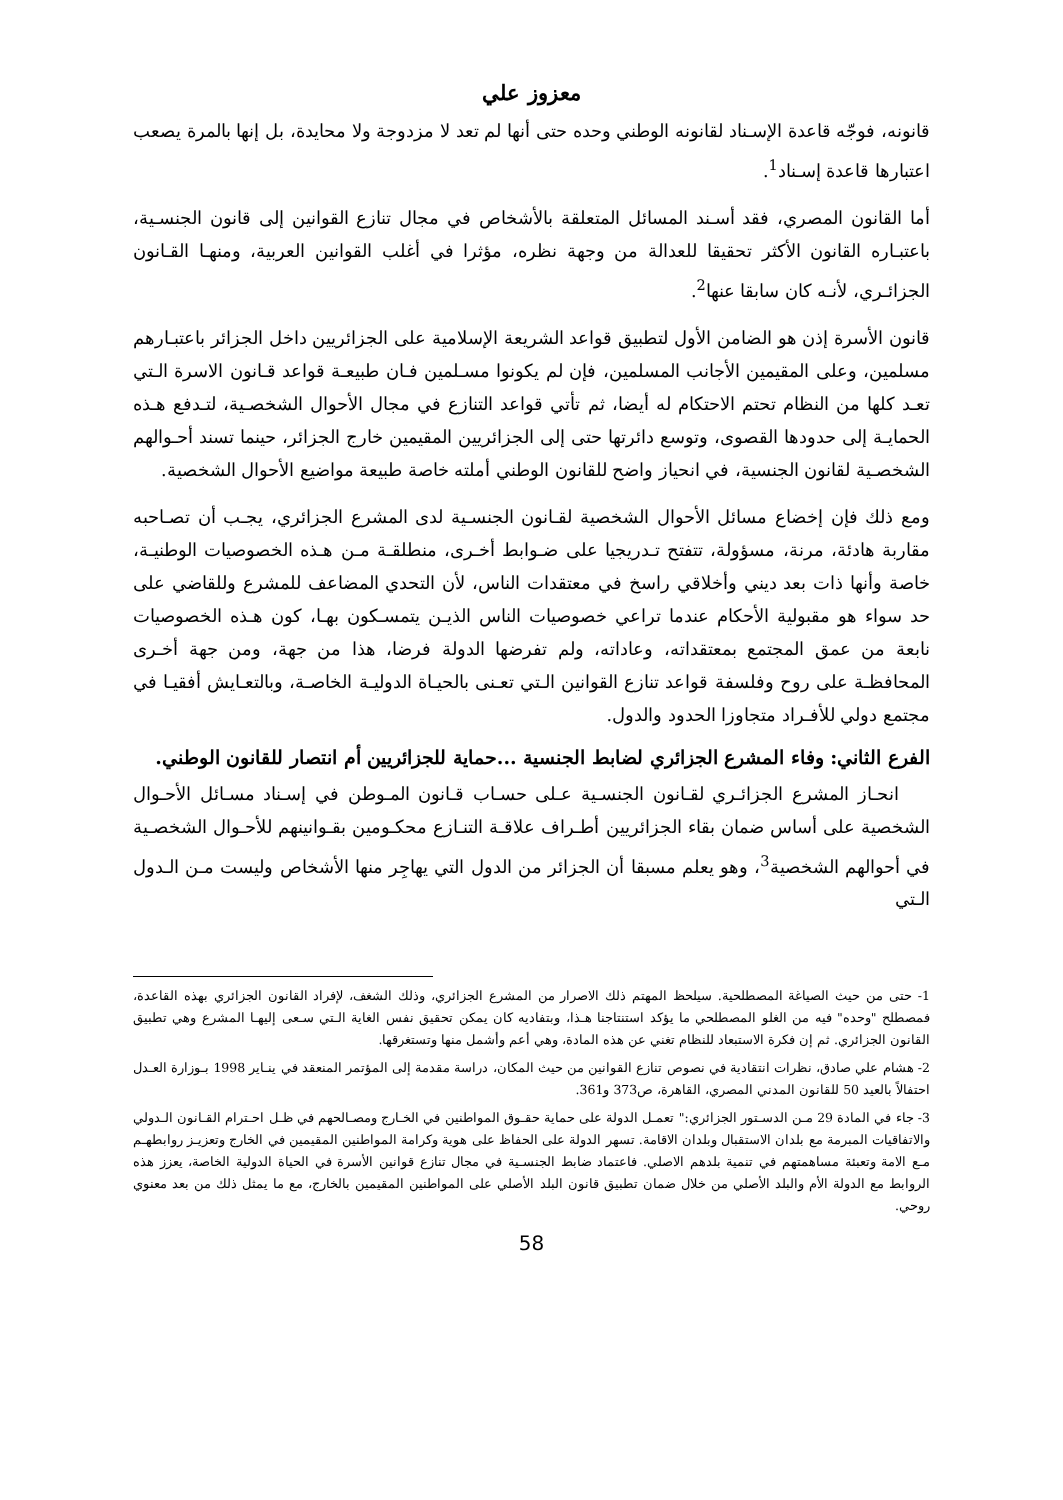معزوز علي
قانونه، فوجّه قاعدة الإسـناد لقانونه الوطني وحده حتى أنها لم تعد لا مزدوجة ولا محايدة، بل إنها بالمرة يصعب اعتبارها قاعدة إسـناد<sup>1</sup>.
أما القانون المصري، فقد أسـند المسائل المتعلقة بالأشخاص في مجال تنازع القوانين إلى قانون الجنسـية، باعتبـاره القانون الأكثر تحقيقا للعدالة من وجهة نظره، مؤثرا في أغلب القوانين العربية، ومنهـا القـانون الجزائـري، لأنـه كان سابقا عنها<sup>2</sup>.
قانون الأسرة إذن هو الضامن الأول لتطبيق قواعد الشريعة الإسلامية على الجزائريين داخل الجزائر باعتبـارهم مسلمين، وعلى المقيمين الأجانب المسلمين، فإن لم يكونوا مسـلمين فـان طبيعـة قواعد قـانون الاسرة الـتي تعـد كلها من النظام تحتم الاحتكام له أيضا، ثم تأتي قواعد التنازع في مجال الأحوال الشخصـية، لتـدفع هـذه الحمايـة إلى حدودها القصوى، وتوسع دائرتها حتى إلى الجزائريين المقيمين خارج الجزائر، حينما تسند أحـوالهم الشخصـية لقانون الجنسية، في انحياز واضح للقانون الوطني أملته خاصة طبيعة مواضيع الأحوال الشخصية.
ومع ذلك فإن إخضاع مسائل الأحوال الشخصية لقـانون الجنسـية لدى المشرع الجزائري، يجـب أن تصـاحبه مقاربة هادئة، مرنة، مسؤولة، تتفتح تـدريجيا على ضـوابط أخـرى، منطلقـة مـن هـذه الخصوصيات الوطنيـة، خاصة وأنها ذات بعد ديني وأخلاقي راسخ في معتقدات الناس، لأن التحدي المضاعف للمشرع وللقاضي على حد سواء هو مقبولية الأحكام عندما تراعي خصوصيات الناس الذيـن يتمسـكون بهـا، كون هـذه الخصوصيات نابعة من عمق المجتمع بمعتقداته، وعاداته، ولم تفرضها الدولة فرضا، هذا من جهة، ومن جهة أخـرى المحافظـة على روح وفلسفة قواعد تنازع القوانين الـتي تعـنى بالحيـاة الدوليـة الخاصـة، وبالتعـايش أفقيـا في مجتمع دولي للأفـراد متجاوزا الحدود والدول.
الفرع الثاني: وفاء المشرع الجزائري لضابط الجنسية ...حماية للجزائريين أم انتصار للقانون الوطني.
انحـاز المشرع الجزائـري لقـانون الجنسـية عـلى حسـاب قـانون المـوطن في إسـناد مسـائل الأحـوال الشخصية على أساس ضمان بقاء الجزائريين أطـراف علاقـة التنـازع محكـومين بقـوانينهم للأحـوال الشخصـية في أحوالهم الشخصية<sup>3</sup>، وهو يعلم مسبقا أن الجزائر من الدول التي يهاجِر منها الأشخاص وليست مـن الـدول الـتي
1- حتى من حيث الصياغة المصطلحية. سيلحظ المهتم ذلك الاصرار من المشرع الجزائري، وذلك الشغف، لإفراد القانون الجزائري بهذه القاعدة، فمصطلح "وحده" فيه من الغلو المصطلحي ما يؤكد استنتاجنا هـذا، وبتفاديه كان يمكن تحقيق نفس الغاية الـتي سـعى إليهـا المشرع وهي تطبيق القانون الجزائري. ثم إن فكرة الاستبعاد للنظام تغني عن هذه المادة، وهي أعم وأشمل منها وتستغرقها.
2- هشام علي صادق، نظرات انتقادية في نصوص تنازع القوانين من حيث المكان، دراسة مقدمة إلى المؤتمر المنعقد في ينـاير 1998 بـوزارة العـدل احتفالاً بالعيد 50 للقانون المدني المصري، القاهرة، ص373 و361.
3- جاء في المادة 29 مـن الدسـتور الجزائري:" تعمـل الدولة على حماية حقـوق المواطنين في الخـارج ومصـالحهم في ظـل احـترام القـانون الـدولي والاتفاقيات المبرمة مع بلدان الاستقبال وبلدان الاقامة. تسهر الدولة على الحفاظ على هوية وكرامة المواطنين المقيمين في الخارج وتعزيـز روابطهـم مـع الامة وتعبئة مساهمتهم في تنمية بلدهم الاصلي. فاعتماد ضابط الجنسـية في مجال تنازع قوانين الأسرة في الحياة الدولية الخاصة، يعزز هذه الروابط مع الدولة الأم والبلد الأصلي من خلال ضمان تطبيق قانون البلد الأصلي على المواطنين المقيمين بالخارج، مع ما يمثل ذلك من بعد معنوي روحي.
58